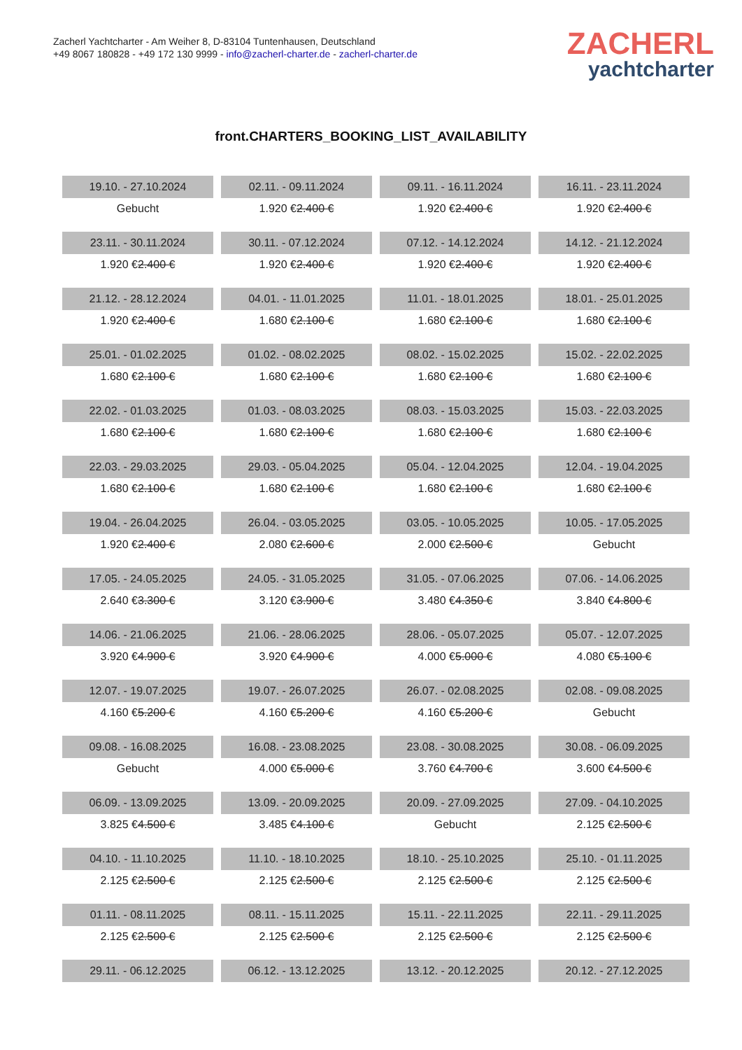Zacherl Yachtcharter - Am Weiher 8, D-83104 Tuntenhausen, Deutschland
+49 8067 180828 - +49 172 130 9999 - info@zacherl-charter.de - zacherl-charter.de
ZACHERL
yachtcharter
front.CHARTERS_BOOKING_LIST_AVAILABILITY
| 19.10. - 27.10.2024 | 02.11. - 09.11.2024 | 09.11. - 16.11.2024 | 16.11. - 23.11.2024 |
| Gebucht | 1.920 € 2.400 € | 1.920 € 2.400 € | 1.920 € 2.400 € |
| 23.11. - 30.11.2024 | 30.11. - 07.12.2024 | 07.12. - 14.12.2024 | 14.12. - 21.12.2024 |
| 1.920 € 2.400 € | 1.920 € 2.400 € | 1.920 € 2.400 € | 1.920 € 2.400 € |
| 21.12. - 28.12.2024 | 04.01. - 11.01.2025 | 11.01. - 18.01.2025 | 18.01. - 25.01.2025 |
| 1.920 € 2.400 € | 1.680 € 2.100 € | 1.680 € 2.100 € | 1.680 € 2.100 € |
| 25.01. - 01.02.2025 | 01.02. - 08.02.2025 | 08.02. - 15.02.2025 | 15.02. - 22.02.2025 |
| 1.680 € 2.100 € | 1.680 € 2.100 € | 1.680 € 2.100 € | 1.680 € 2.100 € |
| 22.02. - 01.03.2025 | 01.03. - 08.03.2025 | 08.03. - 15.03.2025 | 15.03. - 22.03.2025 |
| 1.680 € 2.100 € | 1.680 € 2.100 € | 1.680 € 2.100 € | 1.680 € 2.100 € |
| 22.03. - 29.03.2025 | 29.03. - 05.04.2025 | 05.04. - 12.04.2025 | 12.04. - 19.04.2025 |
| 1.680 € 2.100 € | 1.680 € 2.100 € | 1.680 € 2.100 € | 1.680 € 2.100 € |
| 19.04. - 26.04.2025 | 26.04. - 03.05.2025 | 03.05. - 10.05.2025 | 10.05. - 17.05.2025 |
| 1.920 € 2.400 € | 2.080 € 2.600 € | 2.000 € 2.500 € | Gebucht |
| 17.05. - 24.05.2025 | 24.05. - 31.05.2025 | 31.05. - 07.06.2025 | 07.06. - 14.06.2025 |
| 2.640 € 3.300 € | 3.120 € 3.900 € | 3.480 € 4.350 € | 3.840 € 4.800 € |
| 14.06. - 21.06.2025 | 21.06. - 28.06.2025 | 28.06. - 05.07.2025 | 05.07. - 12.07.2025 |
| 3.920 € 4.900 € | 3.920 € 4.900 € | 4.000 € 5.000 € | 4.080 € 5.100 € |
| 12.07. - 19.07.2025 | 19.07. - 26.07.2025 | 26.07. - 02.08.2025 | 02.08. - 09.08.2025 |
| 4.160 € 5.200 € | 4.160 € 5.200 € | 4.160 € 5.200 € | Gebucht |
| 09.08. - 16.08.2025 | 16.08. - 23.08.2025 | 23.08. - 30.08.2025 | 30.08. - 06.09.2025 |
| Gebucht | 4.000 € 5.000 € | 3.760 € 4.700 € | 3.600 € 4.500 € |
| 06.09. - 13.09.2025 | 13.09. - 20.09.2025 | 20.09. - 27.09.2025 | 27.09. - 04.10.2025 |
| 3.825 € 4.500 € | 3.485 € 4.100 € | Gebucht | 2.125 € 2.500 € |
| 04.10. - 11.10.2025 | 11.10. - 18.10.2025 | 18.10. - 25.10.2025 | 25.10. - 01.11.2025 |
| 2.125 € 2.500 € | 2.125 € 2.500 € | 2.125 € 2.500 € | 2.125 € 2.500 € |
| 01.11. - 08.11.2025 | 08.11. - 15.11.2025 | 15.11. - 22.11.2025 | 22.11. - 29.11.2025 |
| 2.125 € 2.500 € | 2.125 € 2.500 € | 2.125 € 2.500 € | 2.125 € 2.500 € |
| 29.11. - 06.12.2025 | 06.12. - 13.12.2025 | 13.12. - 20.12.2025 | 20.12. - 27.12.2025 |